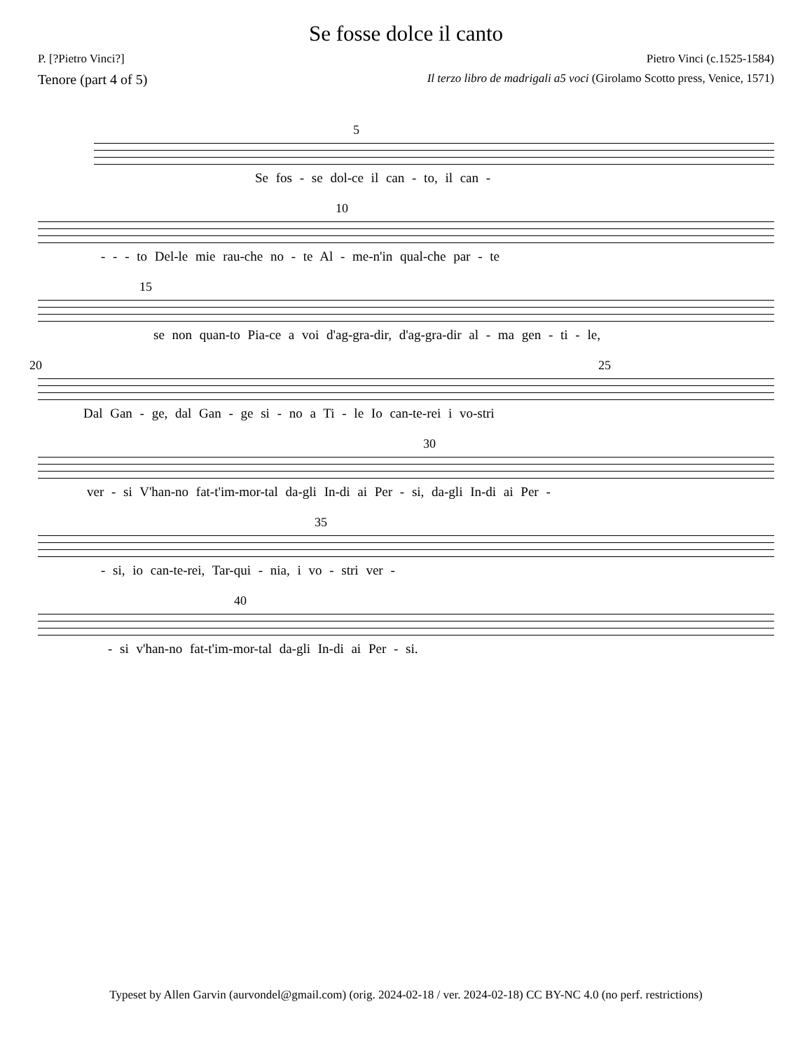Se fosse dolce il canto
P. [?Pietro Vinci?] Pietro Vinci (c.1525-1584)
Tenore (part 4 of 5) Il terzo libro de madrigali a5 voci (Girolamo Scotto press, Venice, 1571)
5
Se fos - se dol-ce il can - to, il can -
10
- - - to Del-le mie rau-che no - te Al - me-n'in qual-che par - te
15
se non quan-to Pia-ce a voi d'ag-gra-dir, d'ag-gra-dir al - ma gen - ti - le,
20 25
Dal Gan - ge, dal Gan - ge si - no a Ti - le Io can-te-rei i vo-stri
30
ver - si V'han-no fat-t'im-mor-tal da-gli In-di ai Per - si, da-gli In-di ai Per -
35
- si, io can-te-rei, Tar-qui - nia, i vo - stri ver -
40
- si v'han-no fat-t'im-mor-tal da-gli In-di ai Per - si.
Typeset by Allen Garvin (aurvondel@gmail.com) (orig. 2024-02-18 / ver. 2024-02-18) CC BY-NC 4.0 (no perf. restrictions)